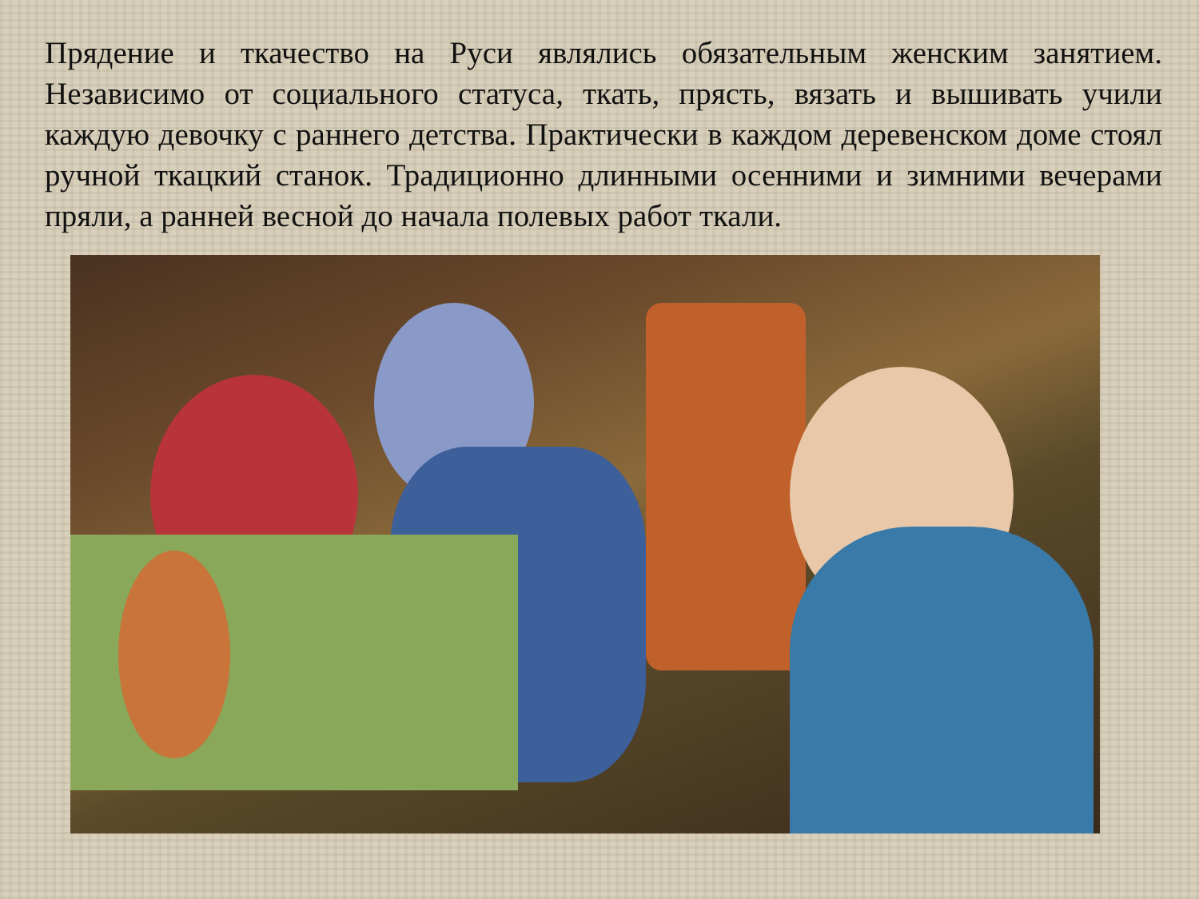Прядение и ткачество на Руси являлись обязательным женским занятием. Независимо от социального статуса, ткать, прясть, вязать и вышивать учили каждую девочку с раннего детства. Практически в каждом деревенском доме стоял ручной ткацкий станок. Традиционно длинными осенними и зимними вечерами пряли, а ранней весной до начала полевых работ ткали.